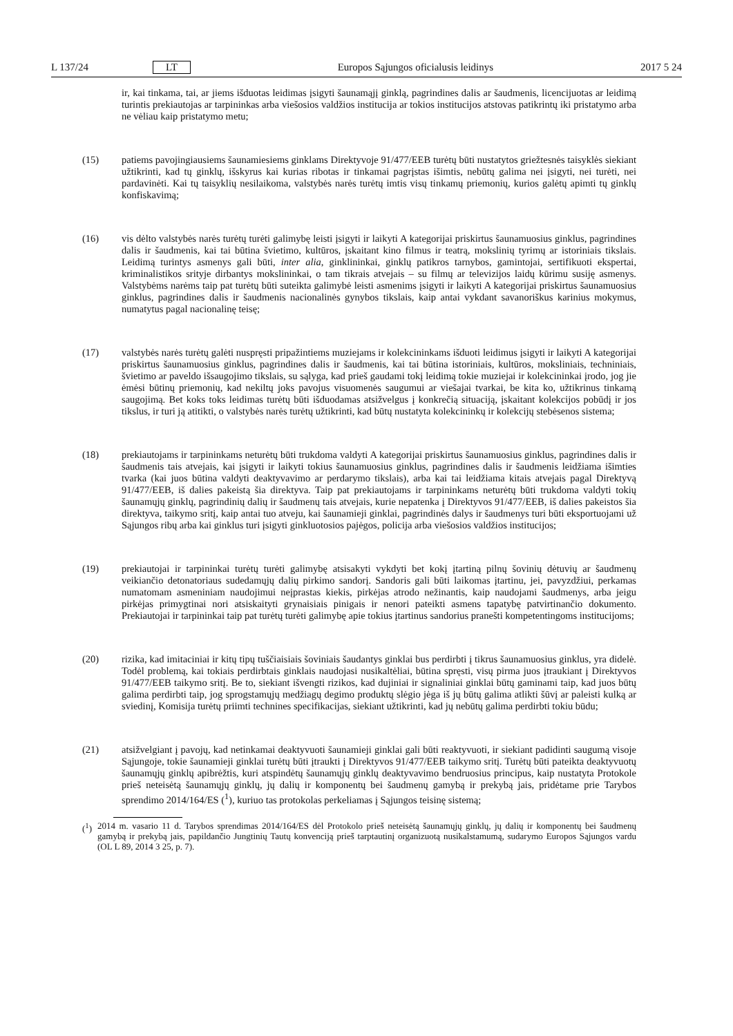L 137/24 LT Europos Sąjungos oficialusis leidinys 2017 5 24
ir, kai tinkama, tai, ar jiems išduotas leidimas įsigyti šaunamąjį ginklą, pagrindines dalis ar šaudmenis, licenci­juotas ar leidimą turintis prekiautojas ar tarpininkas arba viešosios valdžios institucija ar tokios institucijos atstovas patikrintų iki pristatymo arba ne vėliau kaip pristatymo metu;
(15) patiems pavojingiausiems šaunamiesiems ginklams Direktyvoje 91/477/EEB turėtų būti nustatytos griežtesnės taisyklės siekiant užtikrinti, kad tų ginklų, išskyrus kai kurias ribotas ir tinkamai pagrįstas išimtis, nebūtų galima nei įsigyti, nei turėti, nei pardavinėti. Kai tų taisyklių nesilaikoma, valstybės narės turėtų imtis visų tinkamų priemonių, kurios galėtų apimti tų ginklų konfiskavimą;
(16) vis dėlto valstybės narės turėtų turėti galimybę leisti įsigyti ir laikyti A kategorijai priskirtus šaunamuosius ginklus, pagrindines dalis ir šaudmenis, kai tai būtina švietimo, kultūros, įskaitant kino filmus ir teatrą, mokslinių tyrimų ar istoriniais tikslais. Leidimą turintys asmenys gali būti, inter alia, ginklininkai, ginklų patikros tarnybos, gamintojai, sertifikuoti ekspertai, kriminalistikos srityje dirbantys mokslininkai, o tam tikrais atvejais – su filmų ar televizijos laidų kūrimu susiję asmenys. Valstybėms narėms taip pat turėtų būti suteikta galimybė leisti asmenims įsigyti ir laikyti A kategorijai priskirtus šaunamuosius ginklus, pagrindines dalis ir šaudmenis nacionalinės gynybos tikslais, kaip antai vykdant savanoriškus karinius mokymus, numatytus pagal nacionalinę teisę;
(17) valstybės narės turėtų galėti nuspręsti pripažintiems muziejams ir kolekcininkams išduoti leidimus įsigyti ir laikyti A kategorijai priskirtus šaunamuosius ginklus, pagrindines dalis ir šaudmenis, kai tai būtina istoriniais, kultūros, moksliniais, techniniais, švietimo ar paveldo išsaugojimo tikslais, su sąlyga, kad prieš gaudami tokį leidimą tokie muziejai ir kolekcininkai įrodo, jog jie ėmėsi būtinų priemonių, kad nekiltų joks pavojus visuomenės saugumui ar viešajai tvarkai, be kita ko, užtikrinus tinkamą saugojimą. Bet koks toks leidimas turėtų būti išduodamas atsižvelgus į konkrečią situaciją, įskaitant kolekcijos pobūdį ir jos tikslus, ir turi ją atitikti, o valstybės narės turėtų užtikrinti, kad būtų nustatyta kolekcininkų ir kolekcijų stebėsenos sistema;
(18) prekiautojams ir tarpininkams neturėtų būti trukdoma valdyti A kategorijai priskirtus šaunamuosius ginklus, pagrindines dalis ir šaudmenis tais atvejais, kai įsigyti ir laikyti tokius šaunamuosius ginklus, pagrindines dalis ir šaudmenis leidžiama išimties tvarka (kai juos būtina valdyti deaktyvavimo ar perdarymo tikslais), arba kai tai leidžiama kitais atvejais pagal Direktyvą 91/477/EEB, iš dalies pakeistą šia direktyva. Taip pat prekiautojams ir tarpininkams neturėtų būti trukdoma valdyti tokių šaunamųjų ginklų, pagrindinių dalių ir šaudmenų tais atvejais, kurie nepatenka į Direktyvos 91/477/EEB, iš dalies pakeistos šia direktyva, taikymo sritį, kaip antai tuo atveju, kai šaunamieji ginklai, pagrindinės dalys ir šaudmenys turi būti eksportuojami už Sąjungos ribų arba kai ginklus turi įsigyti ginkluotosios pajėgos, policija arba viešosios valdžios institucijos;
(19) prekiautojai ir tarpininkai turėtų turėti galimybę atsisakyti vykdyti bet kokį įtartiną pilnų šovinių dėtuvių ar šaudmenų veikiančio detonatoriaus sudedamųjų dalių pirkimo sandorį. Sandoris gali būti laikomas įtartinu, jei, pavyzdžiui, perkamas numatomam asmeniniam naudojimui neįprastas kiekis, pirkėjas atrodo nežinantis, kaip naudojami šaudmenys, arba jeigu pirkėjas primygtinai nori atsiskaityti grynaisiais pinigais ir nenori pateikti asmens tapatybę patvirtinančio dokumento. Prekiautojai ir tarpininkai taip pat turėtų turėti galimybę apie tokius įtartinus sandorius pranešti kompetentingoms institucijoms;
(20) rizika, kad imitaciniai ir kitų tipų tuščiaisiais šoviniais šaudantys ginklai bus perdirbti į tikrus šaunamuosius ginklus, yra didelė. Todėl problemą, kai tokiais perdirbtais ginklais naudojasi nusikaltėliai, būtina spręsti, visų pirma juos įtraukiant į Direktyvos 91/477/EEB taikymo sritį. Be to, siekiant išvengti rizikos, kad dujiniai ir signaliniai ginklai būtų gaminami taip, kad juos būtų galima perdirbti taip, jog sprogstamųjų medžiagų degimo produktų slėgio jėga iš jų būtų galima atlikti šūvį ar paleisti kulką ar sviedinį, Komisija turėtų priimti technines specifikacijas, siekiant užtikrinti, kad jų nebūtų galima perdirbti tokiu būdu;
(21) atsižvelgiant į pavojų, kad netinkamai deaktyvuoti šaunamieji ginklai gali būti reaktyvuoti, ir siekiant padidinti saugumą visoje Sąjungoje, tokie šaunamieji ginklai turėtų būti įtraukti į Direktyvos 91/477/EEB taikymo sritį. Turėtų būti pateikta deaktyvuotų šaunamųjų ginklų apibrėžtis, kuri atspindėtų šaunamųjų ginklų deaktyvavimo bendruosius principus, kaip nustatyta Protokole prieš neteisėtą šaunamųjų ginklų, jų dalių ir komponentų bei šaudmenų gamybą ir prekybą jais, pridėtame prie Tarybos sprendimo 2014/164/ES (<sup>1</sup>), kuriuo tas protokolas perkeliamas į Sąjungos teisinę sistemą;
(<sup>1</sup>) 2014 m. vasario 11 d. Tarybos sprendimas 2014/164/ES dėl Protokolo prieš neteisėtą šaunamųjų ginklų, jų dalių ir komponentų bei šaudmenų gamybą ir prekybą jais, papildančio Jungtinių Tautų konvenciją prieš tarptautinį organizuotą nusikalstamumą, sudarymo Europos Sąjungos vardu (OL L 89, 2014 3 25, p. 7).